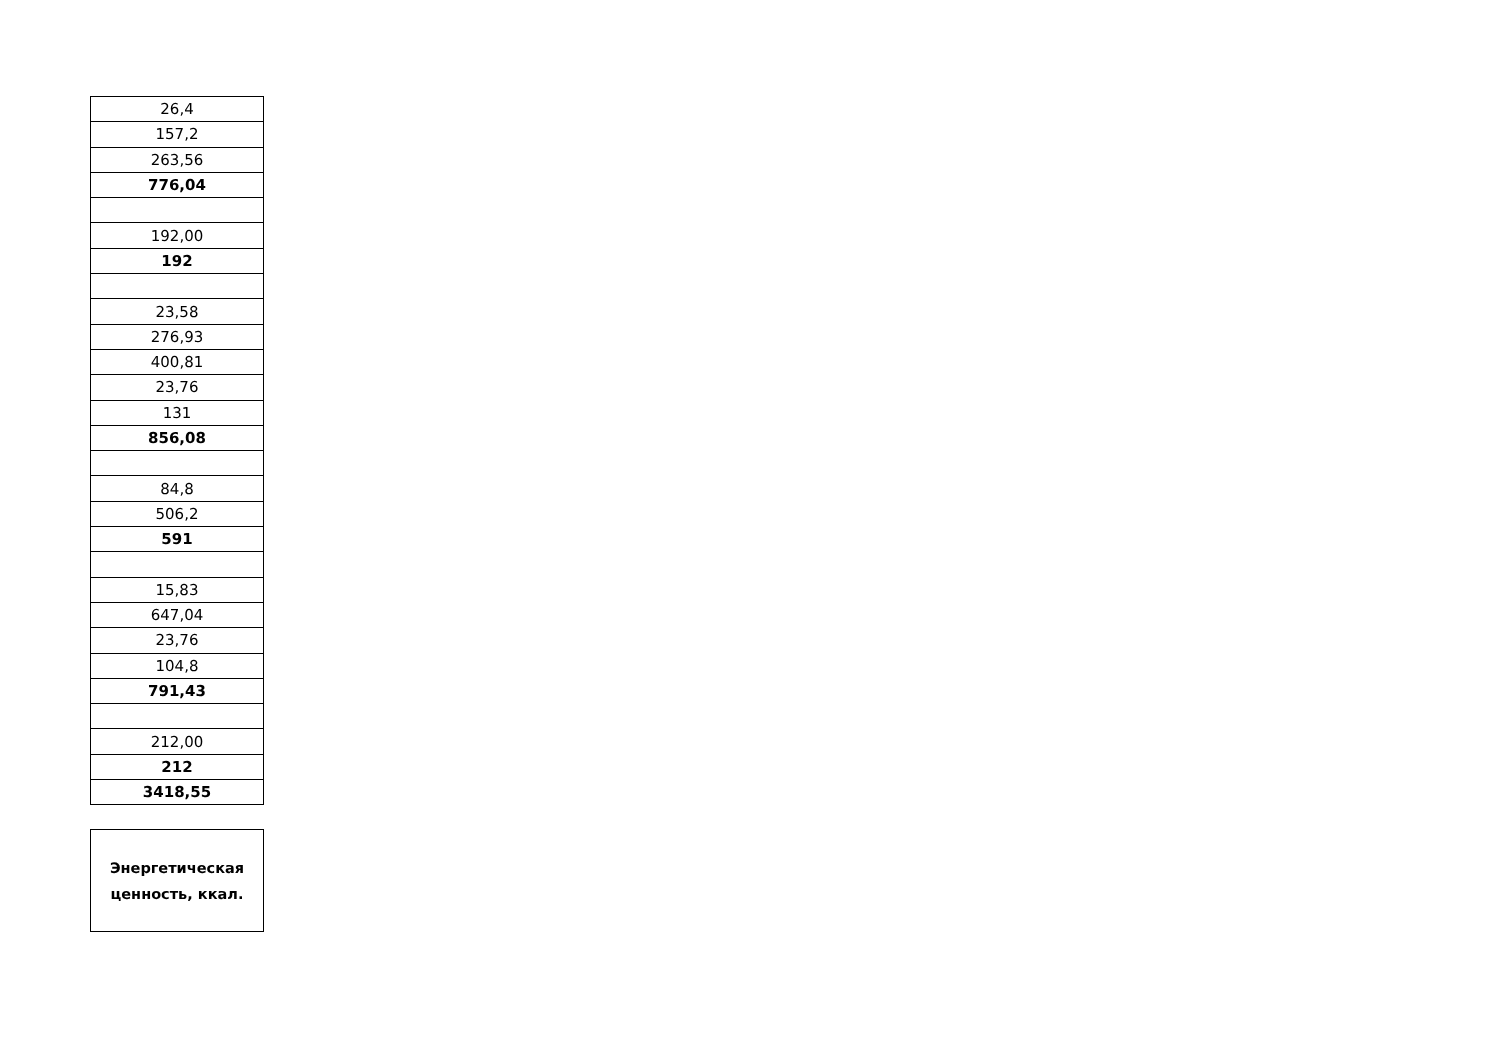| 26,4 |
| 157,2 |
| 263,56 |
| 776,04 |
| 192,00 |
| 192 |
| 23,58 |
| 276,93 |
| 400,81 |
| 23,76 |
| 131 |
| 856,08 |
| 84,8 |
| 506,2 |
| 591 |
| 15,83 |
| 647,04 |
| 23,76 |
| 104,8 |
| 791,43 |
| 212,00 |
| 212 |
| 3418,55 |
Энергетическая
ценность, ккал.